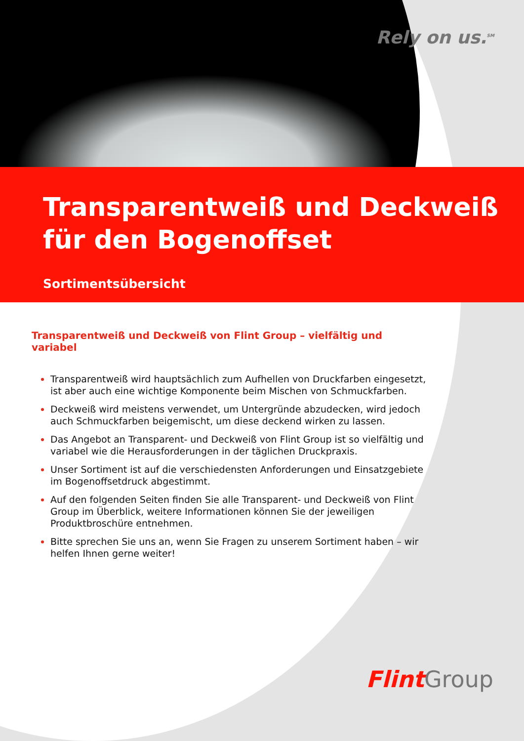Rely on us.<sup>SM</sup>
Transparentweiß und Deckweiß
für den Bogenoffset
Sortimentsübersicht
Transparentweiß und Deckweiß von Flint Group – vielfältig und variabel
Transparentweiß wird hauptsächlich zum Aufhellen von Druckfarben eingesetzt, ist aber auch eine wichtige Komponente beim Mischen von Schmuckfarben.
Deckweiß wird meistens verwendet, um Untergründe abzudecken, wird jedoch auch Schmuckfarben beigemischt, um diese deckend wirken zu lassen.
Das Angebot an Transparent- und Deckweiß von Flint Group ist so vielfältig und variabel wie die Herausforderungen in der täglichen Druckpraxis.
Unser Sortiment ist auf die verschiedensten Anforderungen und Einsatzgebiete im Bogenoffsetdruck abgestimmt.
Auf den folgenden Seiten finden Sie alle Transparent- und Deckweiß von Flint Group im Überblick, weitere Informationen können Sie der jeweiligen Produktbroschüre entnehmen.
Bitte sprechen Sie uns an, wenn Sie Fragen zu unserem Sortiment haben – wir helfen Ihnen gerne weiter!
Flint Group